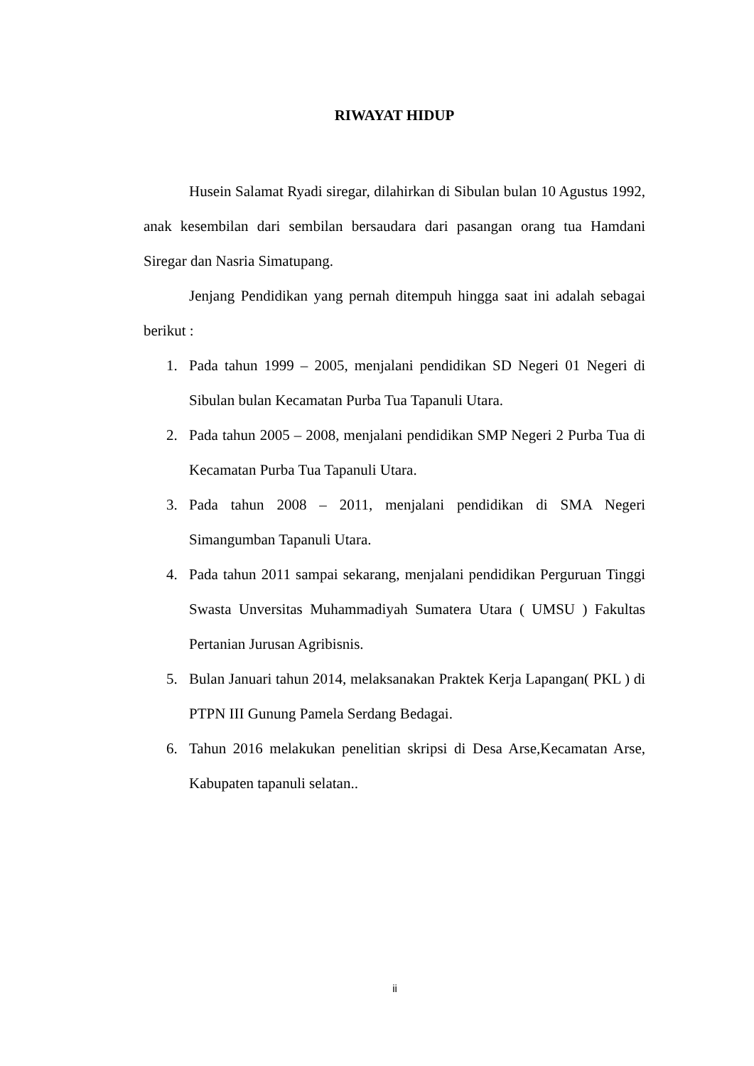RIWAYAT HIDUP
Husein Salamat Ryadi siregar, dilahirkan di Sibulan bulan 10 Agustus 1992, anak kesembilan dari sembilan bersaudara dari pasangan orang tua Hamdani Siregar dan Nasria Simatupang.
Jenjang Pendidikan yang pernah ditempuh hingga saat ini adalah sebagai berikut :
1. Pada tahun 1999 – 2005, menjalani pendidikan SD Negeri 01 Negeri di Sibulan bulan Kecamatan Purba Tua Tapanuli Utara.
2. Pada tahun 2005 – 2008, menjalani pendidikan SMP Negeri 2 Purba Tua di Kecamatan Purba Tua Tapanuli Utara.
3. Pada tahun 2008 – 2011, menjalani pendidikan di SMA Negeri Simangumban Tapanuli Utara.
4. Pada tahun 2011 sampai sekarang, menjalani pendidikan Perguruan Tinggi Swasta Unversitas Muhammadiyah Sumatera Utara ( UMSU ) Fakultas Pertanian Jurusan Agribisnis.
5. Bulan Januari tahun 2014, melaksanakan Praktek Kerja Lapangan( PKL ) di PTPN III Gunung Pamela Serdang Bedagai.
6. Tahun 2016 melakukan penelitian skripsi di Desa Arse,Kecamatan Arse, Kabupaten tapanuli selatan..
ii